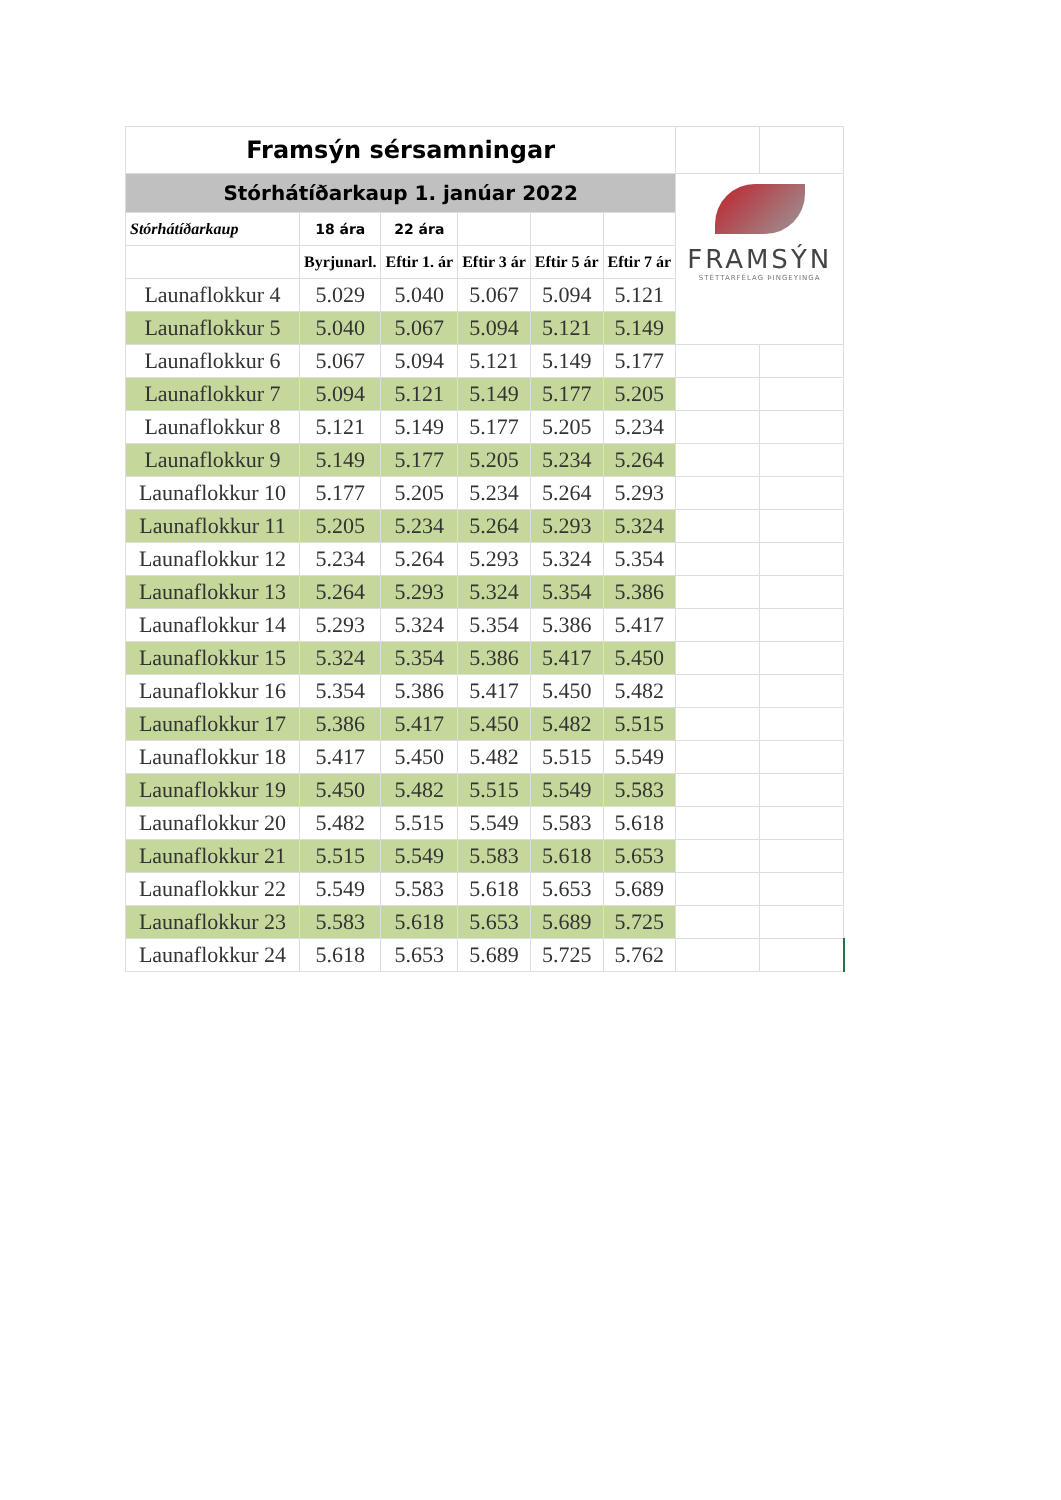| Framsýn sérsamningar | | | | | | | |
| Stórhátíðarkaup 1. janúar 2022 | | | | | | FRAMSÝN STÉTTARFÉLAG ÞINGEYINGA | |
| Stórhátíðarkaup | 18 ára | 22 ára | | | | | |
| | Byrjunarl. | Eftir 1. ár | Eftir 3 ár | Eftir 5 ár | Eftir 7 ár | | |
| Launaflokkur 4 | 5.029 | 5.040 | 5.067 | 5.094 | 5.121 | | |
| Launaflokkur 5 | 5.040 | 5.067 | 5.094 | 5.121 | 5.149 | | |
| Launaflokkur 6 | 5.067 | 5.094 | 5.121 | 5.149 | 5.177 | | |
| Launaflokkur 7 | 5.094 | 5.121 | 5.149 | 5.177 | 5.205 | | |
| Launaflokkur 8 | 5.121 | 5.149 | 5.177 | 5.205 | 5.234 | | |
| Launaflokkur 9 | 5.149 | 5.177 | 5.205 | 5.234 | 5.264 | | |
| Launaflokkur 10 | 5.177 | 5.205 | 5.234 | 5.264 | 5.293 | | |
| Launaflokkur 11 | 5.205 | 5.234 | 5.264 | 5.293 | 5.324 | | |
| Launaflokkur 12 | 5.234 | 5.264 | 5.293 | 5.324 | 5.354 | | |
| Launaflokkur 13 | 5.264 | 5.293 | 5.324 | 5.354 | 5.386 | | |
| Launaflokkur 14 | 5.293 | 5.324 | 5.354 | 5.386 | 5.417 | | |
| Launaflokkur 15 | 5.324 | 5.354 | 5.386 | 5.417 | 5.450 | | |
| Launaflokkur 16 | 5.354 | 5.386 | 5.417 | 5.450 | 5.482 | | |
| Launaflokkur 17 | 5.386 | 5.417 | 5.450 | 5.482 | 5.515 | | |
| Launaflokkur 18 | 5.417 | 5.450 | 5.482 | 5.515 | 5.549 | | |
| Launaflokkur 19 | 5.450 | 5.482 | 5.515 | 5.549 | 5.583 | | |
| Launaflokkur 20 | 5.482 | 5.515 | 5.549 | 5.583 | 5.618 | | |
| Launaflokkur 21 | 5.515 | 5.549 | 5.583 | 5.618 | 5.653 | | |
| Launaflokkur 22 | 5.549 | 5.583 | 5.618 | 5.653 | 5.689 | | |
| Launaflokkur 23 | 5.583 | 5.618 | 5.653 | 5.689 | 5.725 | | |
| Launaflokkur 24 | 5.618 | 5.653 | 5.689 | 5.725 | 5.762 | | |